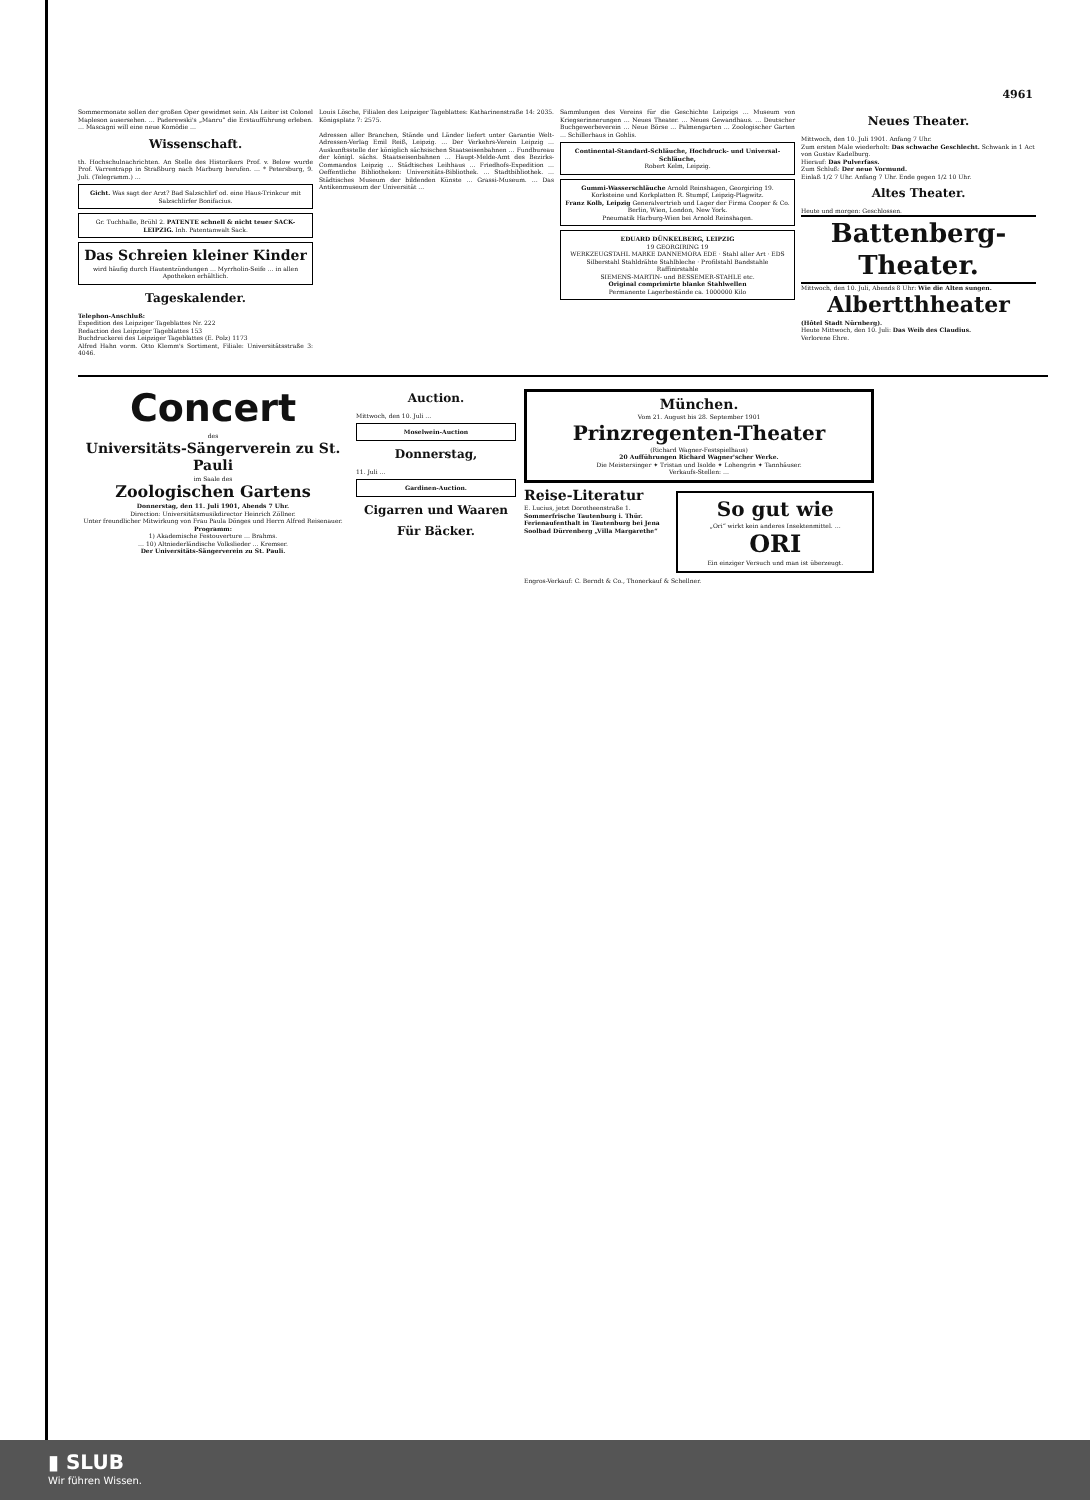4961
Sommermonate sollen der großen Oper gewidmet sein. Als Leiter ist Colonel Mapleson ausersehen. … Paderewski's „Manru“ die Erstaufführung erleben. … Mascagni will eine neue Komödie …
Wissenschaft.
th. Hochschulnachrichten. An Stelle des Historikers Prof. v. Below wurde Prof. Varrentrapp in Straßburg nach Marburg berufen. … * Petersburg, 9. Juli. (Telegramm.) …
Gicht. Was sagt der Arzt? Bad Salzschlirf od. eine Haus-Trinkcur mit Salzschlirfer Bonifacius.
Gr. Tuchhalle, Brühl 2. PATENTE schnell & nicht teuer SACK-LEIPZIG. Inh. Patentanwalt Sack.
Das Schreien kleiner Kinder wird häufig durch Hautentzündungen … Myrrholin-Seife … in allen Apotheken erhältlich.
Tageskalender.
Telephon-Anschluß:
Expedition des Leipziger Tageblattes Nr. 222
Redaction des Leipziger Tageblattes 153
Buchdruckerei des Leipziger Tageblattes (E. Polz) 1173
Alfred Hahn vorm. Otto Klemm's Sortiment, Filiale: Universitätsstraße 3: 4046.
Louis Lösche, Filialen des Leipziger Tageblattes: Katharinenstraße 14: 2035. Königsplatz 7: 2575.
Adressen aller Branchen, Stände und Länder liefert unter Garantie Welt-Adressen-Verlag Emil Reiß, Leipzig. … Der Verkehrs-Verein Leipzig … Auskunftsstelle der königlich sächsischen Staatseisenbahnen … Fundbureau der königl. sächs. Staatseisenbahnen … Haupt-Melde-Amt des Bezirks-Commandos Leipzig … Städtisches Leihhaus … Friedhofs-Expedition … Oeffentliche Bibliotheken: Universitäts-Bibliothek. … Stadtbibliothek. … Städtisches Museum der bildenden Künste … Grassi-Museum. … Das Antikenmuseum der Universität …
Sammlungen des Vereins für die Geschichte Leipzigs … Museum von Kriegserinnerungen … Neues Theater. … Neues Gewandhaus. … Deutscher Buchgewerbeverein … Neue Börse … Palmengarten … Zoologischer Garten … Schillerhaus in Gohlis.
Continental-Standard-Schläuche, Hochdruck- und Universal-Schläuche,
Robert Kelm, Leipzig.
Gummi-Wasserschläuche Arnold Reinshagen, Georgiring 19.
Korksteine und Korkplatten R. Stumpf, Leipzig-Plagwitz.
Franz Kolb, Leipzig Generalvertrieb und Lager der Firma Cooper & Co. Berlin, Wien, London, New York.
Pneumatik Harburg-Wien bei Arnold Reinshagen.
EDUARD DÜNKELBERG, LEIPZIG
19 GEORGIRING 19
WERKZEUGSTAHL MARKE DANNEMORA EDE · Stahl aller Art · EDS
Silberstahl Stahldrähte Stahlbleche · Profilstahl Bandstahle Raffinirstahle
SIEMENS-MARTIN- und BESSEMER-STAHLE etc.
Original comprimirte blanke Stahlwellen
Permanente Lagerbestände ca. 1000000 Kilo
Neues Theater.
Mittwoch, den 10. Juli 1901. Anfang 7 Uhr.
Zum ersten Male wiederholt: Das schwache Geschlecht. Schwank in 1 Act von Gustav Kadelburg.
Hierauf: Das Pulverfass.
Zum Schluß: Der neue Vormund.
Einlaß 1/2 7 Uhr. Anfang 7 Uhr. Ende gegen 1/2 10 Uhr.
Altes Theater.
Heute und morgen: Geschlossen.
Battenberg-Theater.
Mittwoch, den 10. Juli, Abends 8 Uhr: Wie die Alten sungen.
Albertthheater
(Hôtel Stadt Nürnberg).
Heute Mittwoch, den 10. Juli: Das Weib des Claudius.
Verlorene Ehre.
Concert
des
Universitäts-Sängerverein zu St. Pauli
im Saale des
Zoologischen Gartens
Donnerstag, den 11. Juli 1901, Abends 7 Uhr.
Direction: Universitätsmusikdirector Heinrich Zöllner.
Unter freundlicher Mitwirkung von Frau Paula Dönges und Herrn Alfred Reisenauer.
Programm:
1) Akademische Festouverture … Brahms.
… 10) Altniederländische Volkslieder … Kremser.
Der Universitäts-Sängerverein zu St. Pauli.
Auction.
Mittwoch, den 10. Juli …
Moselwein-Auction
Donnerstag,
11. Juli …
Gardinen-Auction.
Cigarren und Waaren
Für Bäcker.
München.
Vom 21. August bis 28. September 1901
Prinzregenten-Theater
(Richard Wagner-Festspielhaus)
20 Aufführungen Richard Wagner'scher Werke.
Die Meistersinger ✦ Tristan und Isolde ✦ Lohengrin ✦ Tannhäuser.
Verkaufs-Stellen: …
Reise-Literatur
E. Lucius, jetzt Dorotheenstraße 1.
Sommerfrische Tautenburg i. Thür.
Ferienaufenthalt in Tautenburg bei Jena
Soolbad Dürrenberg „Villa Margarethe“
So gut wie
„Ori“ wirkt kein anderes Insektenmittel. …
ORI
Ein einziger Versuch und man ist überzeugt.
Engros-Verkauf: C. Berndt & Co., Thonerkauf & Schellner.
▮ SLUB
Wir führen Wissen.